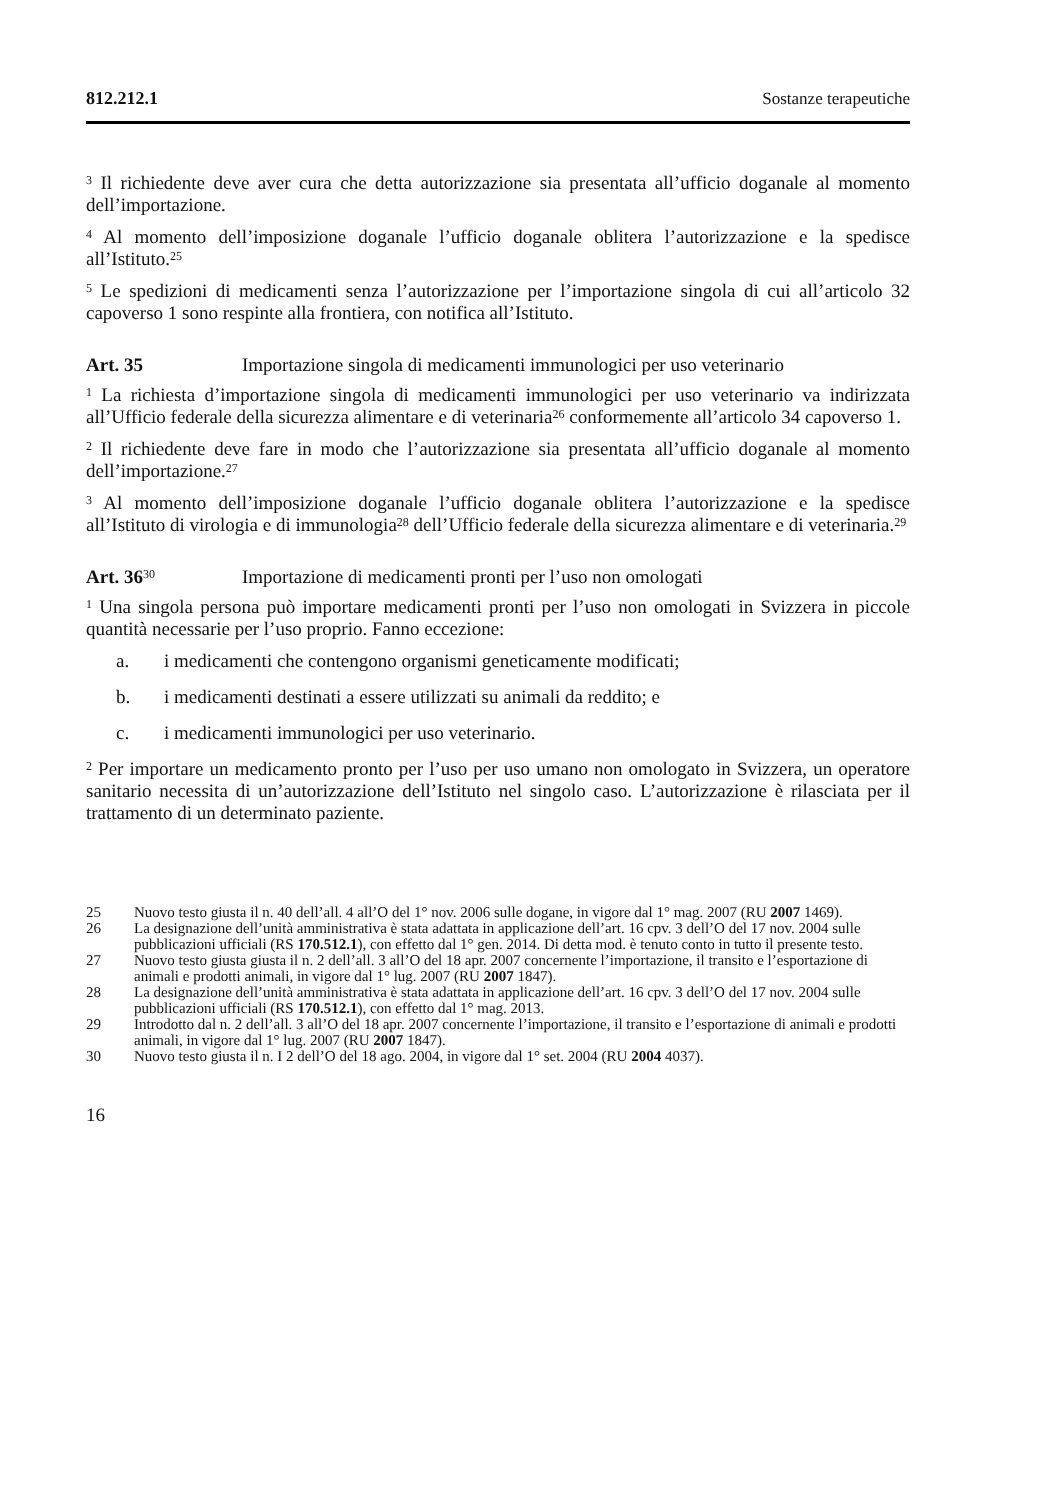812.212.1 Sostanze terapeutiche
<sup>3</sup> Il richiedente deve aver cura che detta autorizzazione sia presentata all’ufficio doganale al momento dell’importazione.
<sup>4</sup> Al momento dell’imposizione doganale l’ufficio doganale oblitera l’autorizzazione e la spedisce all’Istituto.<sup>25</sup>
<sup>5</sup> Le spedizioni di medicamenti senza l’autorizzazione per l’importazione singola di cui all’articolo 32 capoverso 1 sono respinte alla frontiera, con notifica all’Istituto.
Art. 35 Importazione singola di medicamenti immunologici per uso veterinario
<sup>1</sup> La richiesta d’importazione singola di medicamenti immunologici per uso veterinario va indirizzata all’Ufficio federale della sicurezza alimentare e di veterinaria<sup>26</sup> conformemente all’articolo 34 capoverso 1.
<sup>2</sup> Il richiedente deve fare in modo che l’autorizzazione sia presentata all’ufficio doganale al momento dell’importazione.<sup>27</sup>
<sup>3</sup> Al momento dell’imposizione doganale l’ufficio doganale oblitera l’autorizzazione e la spedisce all’Istituto di virologia e di immunologia<sup>28</sup> dell’Ufficio federale della sicurezza alimentare e di veterinaria.<sup>29</sup>
Art. 36<sup>30</sup> Importazione di medicamenti pronti per l’uso non omologati
<sup>1</sup> Una singola persona può importare medicamenti pronti per l’uso non omologati in Svizzera in piccole quantità necessarie per l’uso proprio. Fanno eccezione:
a. i medicamenti che contengono organismi geneticamente modificati;
b. i medicamenti destinati a essere utilizzati su animali da reddito; e
c. i medicamenti immunologici per uso veterinario.
<sup>2</sup> Per importare un medicamento pronto per l’uso per uso umano non omologato in Svizzera, un operatore sanitario necessita di un’autorizzazione dell’Istituto nel singolo caso. L’autorizzazione è rilasciata per il trattamento di un determinato paziente.
25 Nuovo testo giusta il n. 40 dell’all. 4 all’O del 1° nov. 2006 sulle dogane, in vigore dal 1° mag. 2007 (RU 2007 1469).
26 La designazione dell’unità amministrativa è stata adattata in applicazione dell’art. 16 cpv. 3 dell’O del 17 nov. 2004 sulle pubblicazioni ufficiali (RS 170.512.1), con effetto dal 1° gen. 2014. Di detta mod. è tenuto conto in tutto il presente testo.
27 Nuovo testo giusta giusta il n. 2 dell’all. 3 all’O del 18 apr. 2007 concernente l’importazione, il transito e l’esportazione di animali e prodotti animali, in vigore dal 1° lug. 2007 (RU 2007 1847).
28 La designazione dell’unità amministrativa è stata adattata in applicazione dell’art. 16 cpv. 3 dell’O del 17 nov. 2004 sulle pubblicazioni ufficiali (RS 170.512.1), con effetto dal 1° mag. 2013.
29 Introdotto dal n. 2 dell’all. 3 all’O del 18 apr. 2007 concernente l’importazione, il transito e l’esportazione di animali e prodotti animali, in vigore dal 1° lug. 2007 (RU 2007 1847).
30 Nuovo testo giusta il n. I 2 dell’O del 18 ago. 2004, in vigore dal 1° set. 2004 (RU 2004 4037).
16